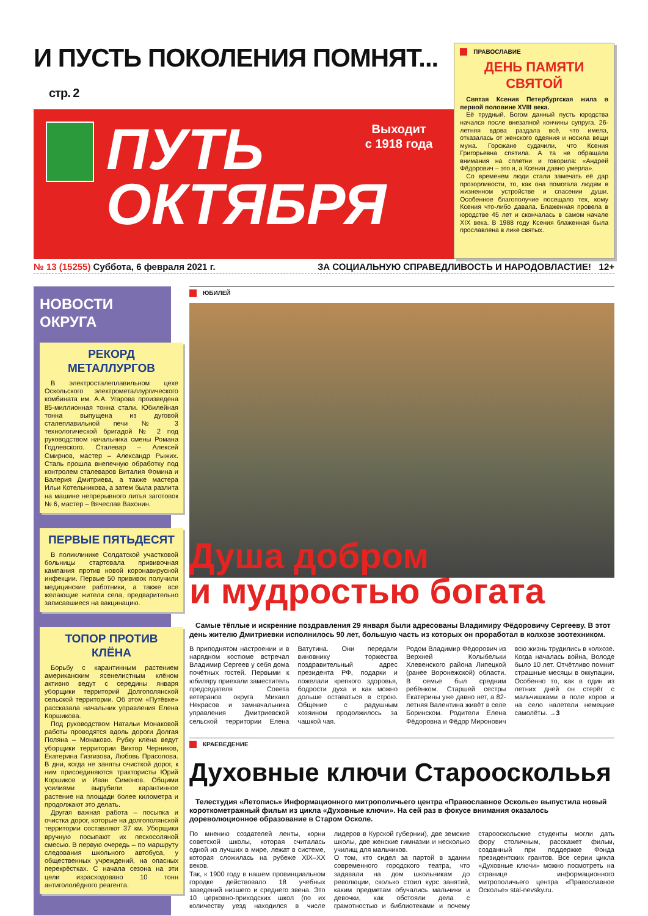И ПУСТЬ ПОКОЛЕНИЯ ПОМНЯТ... стр. 2
ПУТЬ
ОКТЯБРЯ
Выходит
с 1918 года
ПРАВОСЛАВИЕ
ДЕНЬ ПАМЯТИ СВЯТОЙ
Святая Ксения Петербургская жила в первой половине XVIII века.
Её трудный, Богом данный пусть юродства начался после внезапной кончины супруга. 26-летняя вдова раздала всё, что имела, отказалась от женского одеяния и носила вещи мужа. Горожане судачили, что Ксения Григорьевна спятила. А та не обращала внимания на сплетни и говорила: «Андрей Фёдорович – это я, а Ксения давно умерла».
Со временем люди стали замечать её дар прозорливости, то, как она помогала людям в жизненном устройстве и спасении души. Особенное благополучие посещало тех, кому Ксения что-либо давала. Блаженная провела в юродстве 45 лет и скончалась в самом начале XIX века. В 1988 году Ксения блаженная была прославлена в лике святых.
№ 13 (15255) Суббота, 6 февраля 2021 г. ЗА СОЦИАЛЬНУЮ СПРАВЕДЛИВОСТЬ И НАРОДОВЛАСТИЕ! 12+
НОВОСТИ ОКРУГА
РЕКОРД МЕТАЛЛУРГОВ
В электросталеплавильном цехе Оскольского электрометаллургического комбината им. А.А. Угарова произведена 85-миллионная тонна стали. Юбилейная тонна выпущена из дуговой сталеплавильной печи № 3 технологической бригадой № 2 под руководством начальника смены Романа Годлевского. Сталевар – Алексей Смирнов, мастер – Александр Рыжих. Сталь прошла внепечную обработку под контролем сталеваров Виталия Фомина и Валерия Дмитриева, а также мастера Ильи Котельникова, а затем была разлита на машине непрерывного литья заготовок № 6, мастер – Вячеслав Вахонин.
ПЕРВЫЕ ПЯТЬДЕСЯТ
В поликлинике Солдатской участковой больницы стартовала прививочная кампания против новой коронавирусной инфекции. Первые 50 прививок получили медицинские работники, а также все желающие жители села, предварительно записавшиеся на вакцинацию.
ТОПОР ПРОТИВ КЛЁНА
Борьбу с карантинным растением американским ясенелистным клёном активно ведут с середины января уборщики территорий Долгополянской сельской территории. Об этом «Путёвке» рассказала начальник управления Елена Коршикова.
Под руководством Натальи Монаковой работы проводятся вдоль дороги Долгая Поляна – Монаково. Рубку клёна ведут уборщики территории Виктор Черников, Екатерина Гизгизова, Любовь Прасолова. В дни, когда не заняты очисткой дорог, к ним присоединяются трактористы Юрий Коршиков и Иван Симонов. Общими усилиями вырубили карантинное растение на площади более километра и продолжают это делать.
Другая важная работа – посыпка и очистка дорог, которые на долгополянской территории составляют 37 км. Уборщики вручную посыпают их пескосоляной смесью. В первую очередь – по маршруту следования школьного автобуса, у общественных учреждений, на опасных перекрёстках. С начала сезона на эти цели израсходовано 10 тонн антигололёдного реагента.
ЮБИЛЕЙ
Душа добром
и мудростью богата
Самые тёплые и искренние поздравления 29 января были адресованы Владимиру Фёдоровичу Сергееву. В этот день жителю Дмитриевки исполнилось 90 лет, большую часть из которых он проработал в колхозе зоотехником.
В приподнятом настроении и в нарядном костюме встречал Владимир Сергеев у себя дома почётных гостей. Первыми к юбиляру приехали заместитель председателя Совета ветеранов округа Михаил Некрасов и замначальника управления Дмитриевской сельской территории Елена Ватутина. Они передали виновнику торжества поздравительный адрес президента РФ, подарки и пожелали крепкого здоровья, бодрости духа и как можно дольше оставаться в строю. Общение с радушным хозяином продолжилось за чашкой чая.
Родом Владимир Фёдорович из Верхней Колыбельки Хлевенского района Липецкой (ранее Воронежской) области. В семье был средним ребёнком. Старшей сестры Екатерины уже давно нет, а 82-летняя Валентина живёт в селе Боринском. Родители Елена Фёдоровна и Фёдор Миронович всю жизнь трудились в колхозе. Когда началась война, Володе было 10 лет. Отчётливо помнит страшные месяцы в оккупации. Особенно то, как в один из летних дней он стерёг с мальчишками в поле коров и на село налетели немецкие самолёты. →3
КРАЕВЕДЕНИЕ
Духовные ключи Старооскольья
Телестудия «Летопись» Информационного митрополичьего центра «Православное Осколье» выпустила новый короткометражный фильм из цикла «Духовные ключи». На сей раз в фокусе внимания оказалось дореволюционное образование в Старом Осколе.
По мнению создателей ленты, корни советской школы, которая считалась одной из лучших в мире, лежат в системе, которая сложилась на рубеже XIX–XX веков.
Так, к 1900 году в нашем провинциальном городке действовало 18 учебных заведений низшего и среднего звена. Это 10 церковно-приходских школ (по их количеству уезд находился в числе лидеров в Курской губернии), две земские школы, две женские гимназии и несколько училищ для мальчиков.
О том, кто сидел за партой в здании современного городского театра, что задавали на дом школьникам до революции, сколько стоил курс занятий, каким предметам обучались мальчики и девочки, как обстояли дела с грамотностью и библиотеками и почему старооскольские студенты могли дать фору столичным, расскажет фильм, созданный при поддержке Фонда президентских грантов. Все серии цикла «Духовные ключи» можно посмотреть на странице информационного митрополичьего центра «Православное Осколье» stal-nevsky.ru.